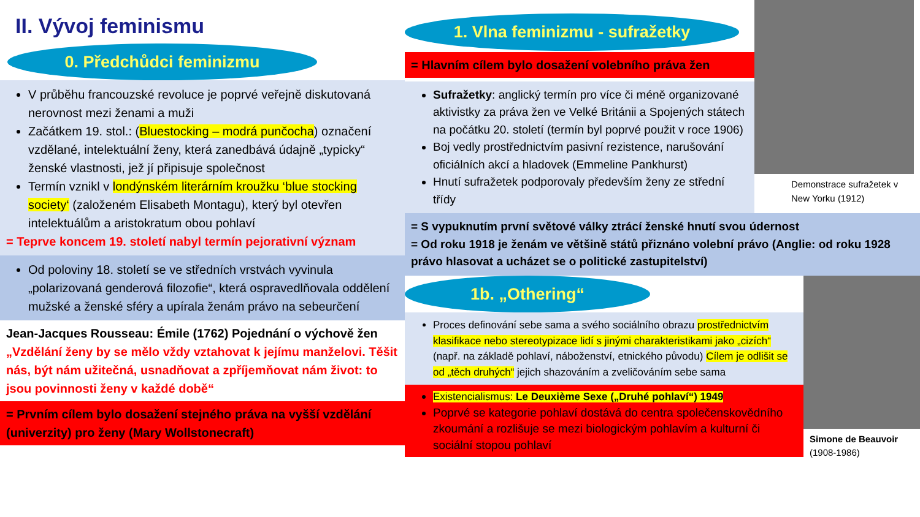II. Vývoj feminismu
0. Předchůdci feminizmu
V průběhu francouzské revoluce je poprvé veřejně diskutovaná nerovnost mezi ženami a muži
Začátkem 19. stol.: (Bluestocking – modrá punčocha) označení vzdělané, intelektuální ženy, která zanedbává údajně „typicky“ ženské vlastnosti, jež jí připisuje společnost
Termín vznikl v londýnském literárním kroužku ‘blue stocking society‘ (založeném Elisabeth Montagu), který byl otevřen intelektuálům a aristokratum obou pohlaví
= Teprve koncem 19. století nabyl termín pejorativní význam
Od poloviny 18. století se ve středních vrstvách vyvinula „polarizovaná genderová filozofie“, která ospravedlňovala oddělení mužské a ženské sféry a upírala ženám právo na sebeurčení
Jean-Jacques Rousseau: Émile (1762) Pojednání o výchově žen
„Vzdělání ženy by se mělo vždy vztahovat k jejímu manželovi. Těšit nás, být nám užitečná, usnadňovat a zpříjemňovat nám život: to jsou povinnosti ženy v každé době“
= Prvním cílem bylo dosažení stejného práva na vyšší vzdělání (univerzity) pro ženy (Mary Wollstonecraft)
1. Vlna feminizmu - sufražetky
= Hlavním cílem bylo dosažení volebního práva žen
Sufražetky: anglický termín pro více či méně organizované aktivistky za práva žen ve Velké Británii a Spojených státech na počátku 20. století (termín byl poprvé použit v roce 1906)
Boj vedly prostřednictvím pasivní rezistence, narušování oficiálních akcí a hladovek (Emmeline Pankhurst)
Hnutí sufražetek podporovaly především ženy ze střední třídy
Demonstrace sufražetek v New Yorku (1912)
= S vypuknutím první světové války ztrácí ženské hnutí svou údernost
= Od roku 1918 je ženám ve většině států přiznáno volební právo (Anglie: od roku 1928 právo hlasovat a ucházet se o politické zastupitelství)
1b. „Othering“
Proces definování sebe sama a svého sociálního obrazu prostřednictvím klasifikace nebo stereotypizace lidí s jinými charakteristikami jako „cizích“ (např. na základě pohlaví, náboženství, etnického původu) Cílem je odlišit se od „těch druhých“ jejich shazováním a zveličováním sebe sama
Existencialismus: Le Deuxième Sexe („Druhé pohlaví“) 1949
Poprvé se kategorie pohlaví dostává do centra společenskovědního zkoumání a rozlišuje se mezi biologickým pohlavím a kulturní či sociální stopou pohlaví
Simone de Beauvoir
(1908-1986)